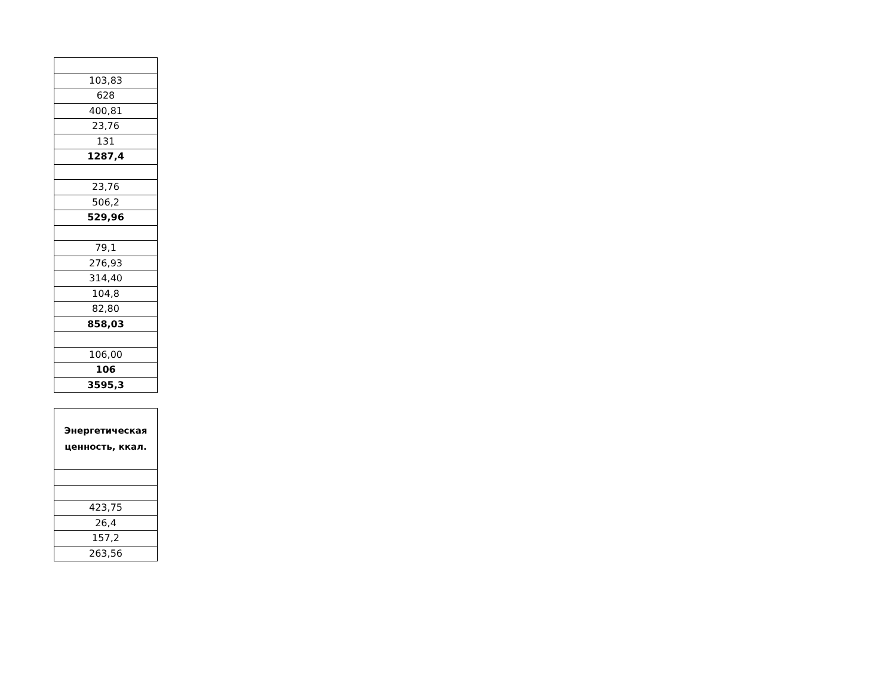| 103,83 |
| 628 |
| 400,81 |
| 23,76 |
| 131 |
| 1287,4 |
| 23,76 |
| 506,2 |
| 529,96 |
| 79,1 |
| 276,93 |
| 314,40 |
| 104,8 |
| 82,80 |
| 858,03 |
| 106,00 |
| 106 |
| 3595,3 |
| Энергетическая ценность, ккал. |
| 423,75 |
| 26,4 |
| 157,2 |
| 263,56 |